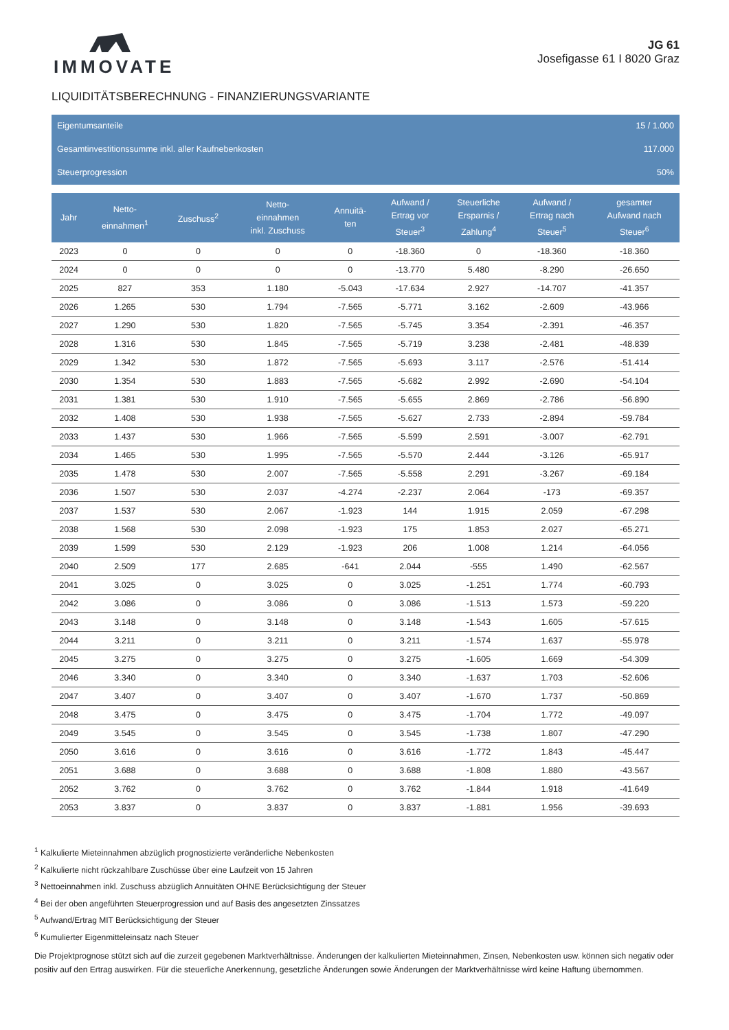IMMOVATE
JG 61
Josefigasse 61 I 8020 Graz
LIQUIDITÄTSBERECHNUNG - FINANZIERUNGSVARIANTE
Eigentumsanteile 15 / 1.000
Gesamtinvestitionssumme inkl. aller Kaufnebenkosten 117.000
Steuerprogression 50%
| Jahr | Netto- einnahmen<sup>1</sup> | Zuschuss<sup>2</sup> | Netto- einnahmen inkl. Zuschuss | Annuitä- ten | Aufwand / Ertrag vor Steuer<sup>3</sup> | Steuerliche Ersparnis / Zahlung<sup>4</sup> | Aufwand / Ertrag nach Steuer<sup>5</sup> | gesamter Aufwand nach Steuer<sup>6</sup> |
| --- | --- | --- | --- | --- | --- | --- | --- | --- |
| 2023 | 0 | 0 | 0 | 0 | -18.360 | 0 | -18.360 | -18.360 |
| 2024 | 0 | 0 | 0 | 0 | -13.770 | 5.480 | -8.290 | -26.650 |
| 2025 | 827 | 353 | 1.180 | -5.043 | -17.634 | 2.927 | -14.707 | -41.357 |
| 2026 | 1.265 | 530 | 1.794 | -7.565 | -5.771 | 3.162 | -2.609 | -43.966 |
| 2027 | 1.290 | 530 | 1.820 | -7.565 | -5.745 | 3.354 | -2.391 | -46.357 |
| 2028 | 1.316 | 530 | 1.845 | -7.565 | -5.719 | 3.238 | -2.481 | -48.839 |
| 2029 | 1.342 | 530 | 1.872 | -7.565 | -5.693 | 3.117 | -2.576 | -51.414 |
| 2030 | 1.354 | 530 | 1.883 | -7.565 | -5.682 | 2.992 | -2.690 | -54.104 |
| 2031 | 1.381 | 530 | 1.910 | -7.565 | -5.655 | 2.869 | -2.786 | -56.890 |
| 2032 | 1.408 | 530 | 1.938 | -7.565 | -5.627 | 2.733 | -2.894 | -59.784 |
| 2033 | 1.437 | 530 | 1.966 | -7.565 | -5.599 | 2.591 | -3.007 | -62.791 |
| 2034 | 1.465 | 530 | 1.995 | -7.565 | -5.570 | 2.444 | -3.126 | -65.917 |
| 2035 | 1.478 | 530 | 2.007 | -7.565 | -5.558 | 2.291 | -3.267 | -69.184 |
| 2036 | 1.507 | 530 | 2.037 | -4.274 | -2.237 | 2.064 | -173 | -69.357 |
| 2037 | 1.537 | 530 | 2.067 | -1.923 | 144 | 1.915 | 2.059 | -67.298 |
| 2038 | 1.568 | 530 | 2.098 | -1.923 | 175 | 1.853 | 2.027 | -65.271 |
| 2039 | 1.599 | 530 | 2.129 | -1.923 | 206 | 1.008 | 1.214 | -64.056 |
| 2040 | 2.509 | 177 | 2.685 | -641 | 2.044 | -555 | 1.490 | -62.567 |
| 2041 | 3.025 | 0 | 3.025 | 0 | 3.025 | -1.251 | 1.774 | -60.793 |
| 2042 | 3.086 | 0 | 3.086 | 0 | 3.086 | -1.513 | 1.573 | -59.220 |
| 2043 | 3.148 | 0 | 3.148 | 0 | 3.148 | -1.543 | 1.605 | -57.615 |
| 2044 | 3.211 | 0 | 3.211 | 0 | 3.211 | -1.574 | 1.637 | -55.978 |
| 2045 | 3.275 | 0 | 3.275 | 0 | 3.275 | -1.605 | 1.669 | -54.309 |
| 2046 | 3.340 | 0 | 3.340 | 0 | 3.340 | -1.637 | 1.703 | -52.606 |
| 2047 | 3.407 | 0 | 3.407 | 0 | 3.407 | -1.670 | 1.737 | -50.869 |
| 2048 | 3.475 | 0 | 3.475 | 0 | 3.475 | -1.704 | 1.772 | -49.097 |
| 2049 | 3.545 | 0 | 3.545 | 0 | 3.545 | -1.738 | 1.807 | -47.290 |
| 2050 | 3.616 | 0 | 3.616 | 0 | 3.616 | -1.772 | 1.843 | -45.447 |
| 2051 | 3.688 | 0 | 3.688 | 0 | 3.688 | -1.808 | 1.880 | -43.567 |
| 2052 | 3.762 | 0 | 3.762 | 0 | 3.762 | -1.844 | 1.918 | -41.649 |
| 2053 | 3.837 | 0 | 3.837 | 0 | 3.837 | -1.881 | 1.956 | -39.693 |
<sup>1</sup> Kalkulierte Mieteinnahmen abzüglich prognostizierte veränderliche Nebenkosten
<sup>2</sup> Kalkulierte nicht rückzahlbare Zuschüsse über eine Laufzeit von 15 Jahren
<sup>3</sup> Nettoeinnahmen inkl. Zuschuss abzüglich Annuitäten OHNE Berücksichtigung der Steuer
<sup>4</sup> Bei der oben angeführten Steuerprogression und auf Basis des angesetzten Zinssatzes
<sup>5</sup> Aufwand/Ertrag MIT Berücksichtigung der Steuer
<sup>6</sup> Kumulierter Eigenmitteleinsatz nach Steuer
Die Projektprognose stützt sich auf die zurzeit gegebenen Marktverhältnisse. Änderungen der kalkulierten Mieteinnahmen, Zinsen, Nebenkosten usw. können sich negativ oder positiv auf den Ertrag auswirken. Für die steuerliche Anerkennung, gesetzliche Änderungen sowie Änderungen der Marktverhältnisse wird keine Haftung übernommen.